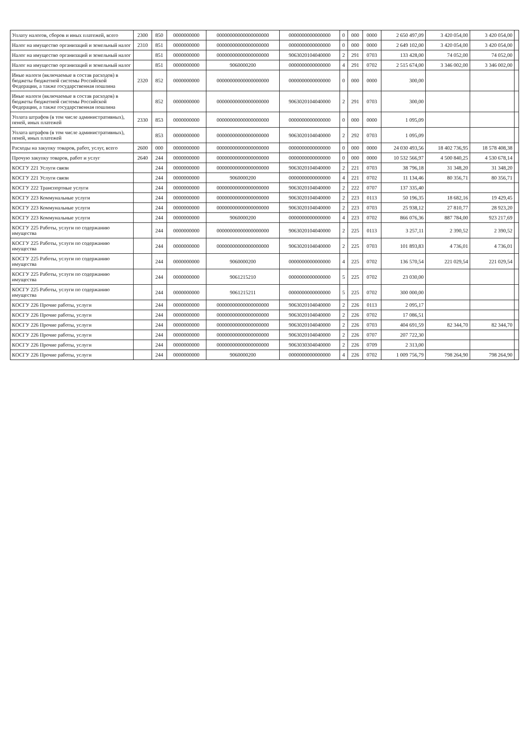| Уплату налогов, сборов и иных платежей, всего | 2300 | 850 | 0000000000 | 00000000000000000000 | 0000000000000000 | 0 | 000 | 0000 | 2 650 497,09 | 3 420 054,00 | 3 420 054,00 | |
| Налог на имущество организаций и земельный налог | 2310 | 851 | 0000000000 | 00000000000000000000 | 0000000000000000 | 0 | 000 | 0000 | 2 649 102,00 | 3 420 054,00 | 3 420 054,00 | |
| Налог на имущество организаций и земельный налог | | 851 | 0000000000 | 00000000000000000000 | 9063020104040000 | 2 | 291 | 0703 | 133 428,00 | 74 052,00 | 74 052,00 | |
| Налог на имущество организаций и земельный налог | | 851 | 0000000000 | 9060000200 | 0000000000000000 | 4 | 291 | 0702 | 2 515 674,00 | 3 346 002,00 | 3 346 002,00 | |
| Иные налоги (включаемые в состав расходов) в бюджеты бюджетной системы Российской Федерации, а также государственная пошлина | 2320 | 852 | 0000000000 | 00000000000000000000 | 0000000000000000 | 0 | 000 | 0000 | 300,00 | | | |
| Иные налоги (включаемые в состав расходов) в бюджеты бюджетной системы Российской Федерации, а также государственная пошлина | | 852 | 0000000000 | 00000000000000000000 | 9063020104040000 | 2 | 291 | 0703 | 300,00 | | | |
| Уплата штрафов (в том числе административных), пеней, иных платежей | 2330 | 853 | 0000000000 | 00000000000000000000 | 0000000000000000 | 0 | 000 | 0000 | 1 095,09 | | | |
| Уплата штрафов (в том числе административных), пеней, иных платежей | | 853 | 0000000000 | 00000000000000000000 | 9063020104040000 | 2 | 292 | 0703 | 1 095,09 | | | |
| Расходы на закупку товаров, работ, услуг, всего | 2600 | 000 | 0000000000 | 00000000000000000000 | 0000000000000000 | 0 | 000 | 0000 | 24 030 493,56 | 18 402 736,95 | 18 578 408,38 | |
| Прочую закупку товаров, работ и услуг | 2640 | 244 | 0000000000 | 00000000000000000000 | 0000000000000000 | 0 | 000 | 0000 | 10 532 566,97 | 4 500 840,25 | 4 530 678,14 | |
| КОСГУ 221 Услуги связи | | 244 | 0000000000 | 00000000000000000000 | 9063020104040000 | 2 | 221 | 0703 | 38 796,18 | 31 348,20 | 31 348,20 | |
| КОСГУ 221 Услуги связи | | 244 | 0000000000 | 9060000200 | 0000000000000000 | 4 | 221 | 0702 | 11 134,46 | 80 356,71 | 80 356,71 | |
| КОСГУ 222 Транспортные услуги | | 244 | 0000000000 | 00000000000000000000 | 9063020104040000 | 2 | 222 | 0707 | 137 335,40 | | | |
| КОСГУ 223 Коммунальные услуги | | 244 | 0000000000 | 00000000000000000000 | 9063020104040000 | 2 | 223 | 0113 | 50 196,35 | 18 682,16 | 19 429,45 | |
| КОСГУ 223 Коммунальные услуги | | 244 | 0000000000 | 00000000000000000000 | 9063020104040000 | 2 | 223 | 0703 | 25 938,12 | 27 810,77 | 28 923,20 | |
| КОСГУ 223 Коммунальные услуги | | 244 | 0000000000 | 9060000200 | 0000000000000000 | 4 | 223 | 0702 | 866 076,36 | 887 784,00 | 923 217,69 | |
| КОСГУ 225 Работы, услуги по содержанию имущества | | 244 | 0000000000 | 00000000000000000000 | 9063020104040000 | 2 | 225 | 0113 | 3 257,11 | 2 390,52 | 2 390,52 | |
| КОСГУ 225 Работы, услуги по содержанию имущества | | 244 | 0000000000 | 00000000000000000000 | 9063020104040000 | 2 | 225 | 0703 | 101 893,83 | 4 736,01 | 4 736,01 | |
| КОСГУ 225 Работы, услуги по содержанию имущества | | 244 | 0000000000 | 9060000200 | 0000000000000000 | 4 | 225 | 0702 | 136 570,54 | 221 029,54 | 221 029,54 | |
| КОСГУ 225 Работы, услуги по содержанию имущества | | 244 | 0000000000 | 9061215210 | 0000000000000000 | 5 | 225 | 0702 | 23 030,00 | | | |
| КОСГУ 225 Работы, услуги по содержанию имущества | | 244 | 0000000000 | 9061215211 | 0000000000000000 | 5 | 225 | 0702 | 300 000,00 | | | |
| КОСГУ 226 Прочие работы, услуги | | 244 | 0000000000 | 00000000000000000000 | 9063020104040000 | 2 | 226 | 0113 | 2 095,17 | | | |
| КОСГУ 226 Прочие работы, услуги | | 244 | 0000000000 | 00000000000000000000 | 9063020104040000 | 2 | 226 | 0702 | 17 086,51 | | | |
| КОСГУ 226 Прочие работы, услуги | | 244 | 0000000000 | 00000000000000000000 | 9063020104040000 | 2 | 226 | 0703 | 404 691,59 | 82 344,70 | 82 344,70 | |
| КОСГУ 226 Прочие работы, услуги | | 244 | 0000000000 | 00000000000000000000 | 9063020104040000 | 2 | 226 | 0707 | 207 722,30 | | | |
| КОСГУ 226 Прочие работы, услуги | | 244 | 0000000000 | 00000000000000000000 | 9063030304040000 | 2 | 226 | 0709 | 2 313,00 | | | |
| КОСГУ 226 Прочие работы, услуги | | 244 | 0000000000 | 9060000200 | 0000000000000000 | 4 | 226 | 0702 | 1 009 756,79 | 798 264,90 | 798 264,90 | |